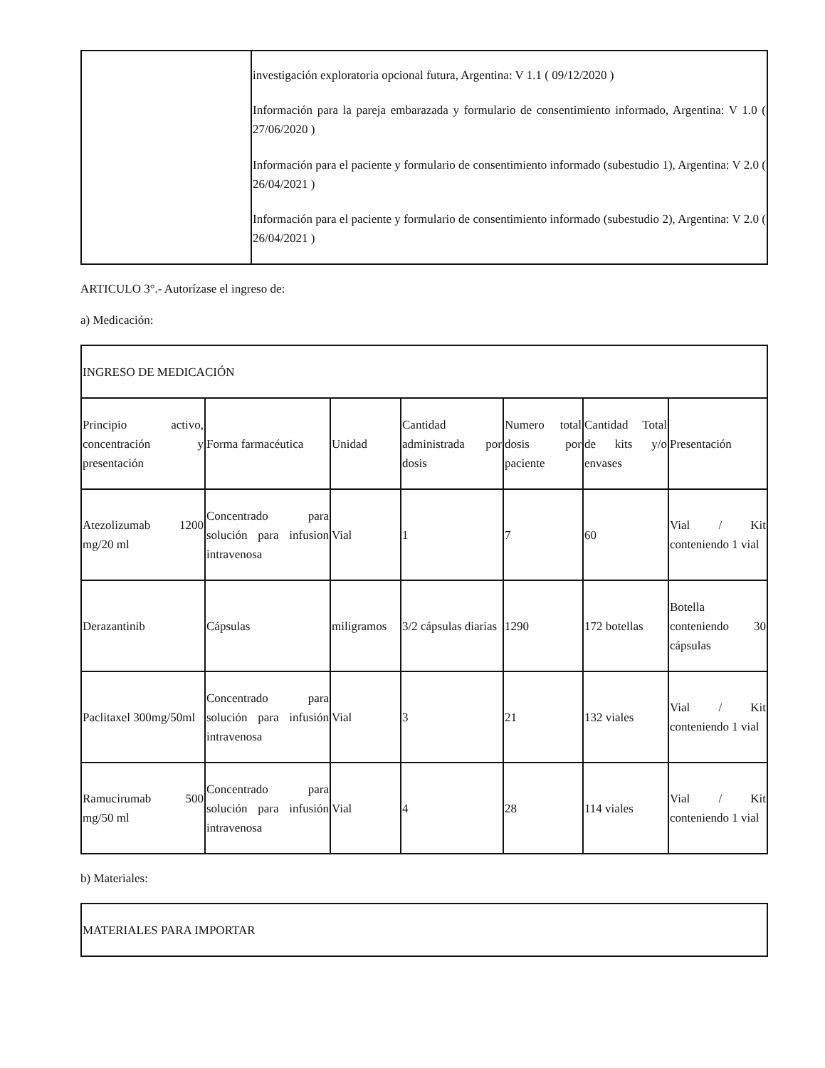| | investigación exploratoria opcional futura, Argentina: V 1.1 ( 09/12/2020 ) Información para la pareja embarazada y formulario de consentimiento informado, Argentina: V 1.0 ( 27/06/2020 ) Información para el paciente y formulario de consentimiento informado (subestudio 1), Argentina: V 2.0 ( 26/04/2021 ) Información para el paciente y formulario de consentimiento informado (subestudio 2), Argentina: V 2.0 ( 26/04/2021 ) |
ARTICULO 3°.- Autorízase el ingreso de:
a) Medicación:
| INGRESO DE MEDICACIÓN | | | | | | |
| Principio activo, concentración y presentación | Forma farmacéutica | Unidad | Cantidad administrada por dosis | Numero total dosis por paciente | Cantidad Total de kits y/o envases | Presentación |
| Atezolizumab 1200 mg/20 ml | Concentrado para solución para infusion intravenosa | Vial | 1 | 7 | 60 | Vial / Kit conteniendo 1 vial |
| Derazantinib | Cápsulas | miligramos | 3/2 cápsulas diarias | 1290 | 172 botellas | Botella conteniendo 30 cápsulas |
| Paclitaxel 300mg/50ml | Concentrado para solución para infusión intravenosa | Vial | 3 | 21 | 132 viales | Vial / Kit conteniendo 1 vial |
| Ramucirumab 500 mg/50 ml | Concentrado para solución para infusión intravenosa | Vial | 4 | 28 | 114 viales | Vial / Kit conteniendo 1 vial |
b) Materiales:
| MATERIALES PARA IMPORTAR |